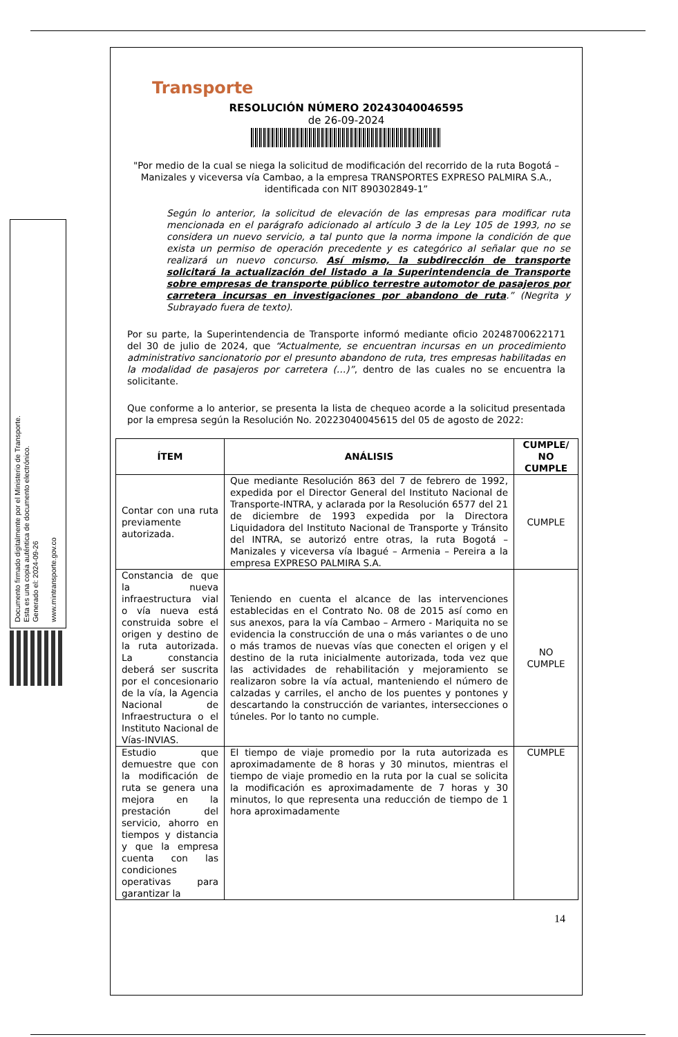Documento firmado digitalmente por el Ministerio de Transporte.
Esta es una copia auténtica de documento electrónico.
Generado el: 2024-09-26
www.mintransporte.gov.co
Transporte
RESOLUCIÓN NÚMERO 20243040046595
de 26-09-2024
"Por medio de la cual se niega la solicitud de modificación del recorrido de la ruta Bogotá – Manizales y viceversa vía Cambao, a la empresa TRANSPORTES EXPRESO PALMIRA S.A., identificada con NIT 890302849-1”
Según lo anterior, la solicitud de elevación de las empresas para modificar ruta mencionada en el parágrafo adicionado al artículo 3 de la Ley 105 de 1993, no se considera un nuevo servicio, a tal punto que la norma impone la condición de que exista un permiso de operación precedente y es categórico al señalar que no se realizará un nuevo concurso. Así mismo, la subdirección de transporte solicitará la actualización del listado a la Superintendencia de Transporte sobre empresas de transporte público terrestre automotor de pasajeros por carretera incursas en investigaciones por abandono de ruta.” (Negrita y Subrayado fuera de texto).
Por su parte, la Superintendencia de Transporte informó mediante oficio 20248700622171 del 30 de julio de 2024, que “Actualmente, se encuentran incursas en un procedimiento administrativo sancionatorio por el presunto abandono de ruta, tres empresas habilitadas en la modalidad de pasajeros por carretera (…)”, dentro de las cuales no se encuentra la solicitante.
Que conforme a lo anterior, se presenta la lista de chequeo acorde a la solicitud presentada por la empresa según la Resolución No. 20223040045615 del 05 de agosto de 2022:
| ÍTEM | ANÁLISIS | CUMPLE/ NO CUMPLE |
| --- | --- | --- |
| Contar con una ruta previamente autorizada. | Que mediante Resolución 863 del 7 de febrero de 1992, expedida por el Director General del Instituto Nacional de Transporte-INTRA, y aclarada por la Resolución 6577 del 21 de diciembre de 1993 expedida por la Directora Liquidadora del Instituto Nacional de Transporte y Tránsito del INTRA, se autorizó entre otras, la ruta Bogotá – Manizales y viceversa vía Ibagué – Armenia – Pereira a la empresa EXPRESO PALMIRA S.A. | CUMPLE |
| Constancia de que la nueva infraestructura vial o vía nueva está construida sobre el origen y destino de la ruta autorizada. La constancia deberá ser suscrita por el concesionario de la vía, la Agencia Nacional de Infraestructura o el Instituto Nacional de Vías-INVIAS. | Teniendo en cuenta el alcance de las intervenciones establecidas en el Contrato No. 08 de 2015 así como en sus anexos, para la vía Cambao – Armero - Mariquita no se evidencia la construcción de una o más variantes o de uno o más tramos de nuevas vías que conecten el origen y el destino de la ruta inicialmente autorizada, toda vez que las actividades de rehabilitación y mejoramiento se realizaron sobre la vía actual, manteniendo el número de calzadas y carriles, el ancho de los puentes y pontones y descartando la construcción de variantes, intersecciones o túneles. Por lo tanto no cumple. | NO CUMPLE |
| Estudio que demuestre que con la modificación de ruta se genera una mejora en la prestación del servicio, ahorro en tiempos y distancia y que la empresa cuenta con las condiciones operativas para garantizar la | El tiempo de viaje promedio por la ruta autorizada es aproximadamente de 8 horas y 30 minutos, mientras el tiempo de viaje promedio en la ruta por la cual se solicita la modificación es aproximadamente de 7 horas y 30 minutos, lo que representa una reducción de tiempo de 1 hora aproximadamente | CUMPLE |
14